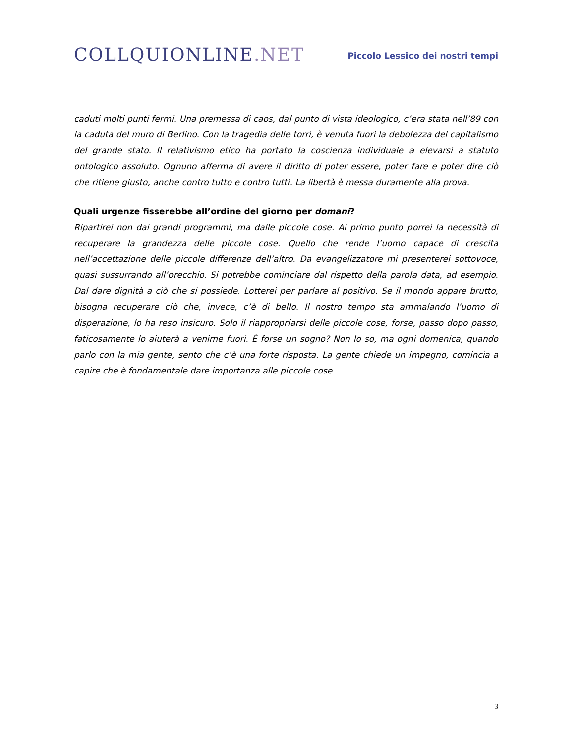COLLQUIONLINE.NET
Piccolo Lessico dei nostri tempi
caduti molti punti fermi. Una premessa di caos, dal punto di vista ideologico, c’era stata nell’89 con la caduta del muro di Berlino. Con la tragedia delle torri, è venuta fuori la debolezza del capitalismo del grande stato. Il relativismo etico ha portato la coscienza individuale a elevarsi a statuto ontologico assoluto. Ognuno afferma di avere il diritto di poter essere, poter fare e poter dire ciò che ritiene giusto, anche contro tutto e contro tutti. La libertà è messa duramente alla prova.
Quali urgenze fisserebbe all’ordine del giorno per domani?
Ripartirei non dai grandi programmi, ma dalle piccole cose. Al primo punto porrei la necessità di recuperare la grandezza delle piccole cose. Quello che rende l’uomo capace di crescita nell’accettazione delle piccole differenze dell’altro. Da evangelizzatore mi presenterei sottovoce, quasi sussurrando all’orecchio. Si potrebbe cominciare dal rispetto della parola data, ad esempio. Dal dare dignità a ciò che si possiede. Lotterei per parlare al positivo. Se il mondo appare brutto, bisogna recuperare ciò che, invece, c’è di bello. Il nostro tempo sta ammalando l’uomo di disperazione, lo ha reso insicuro. Solo il riappropriarsi delle piccole cose, forse, passo dopo passo, faticosamente lo aiuterà a venirne fuori. È forse un sogno? Non lo so, ma ogni domenica, quando parlo con la mia gente, sento che c’è una forte risposta. La gente chiede un impegno, comincia a capire che è fondamentale dare importanza alle piccole cose.
3